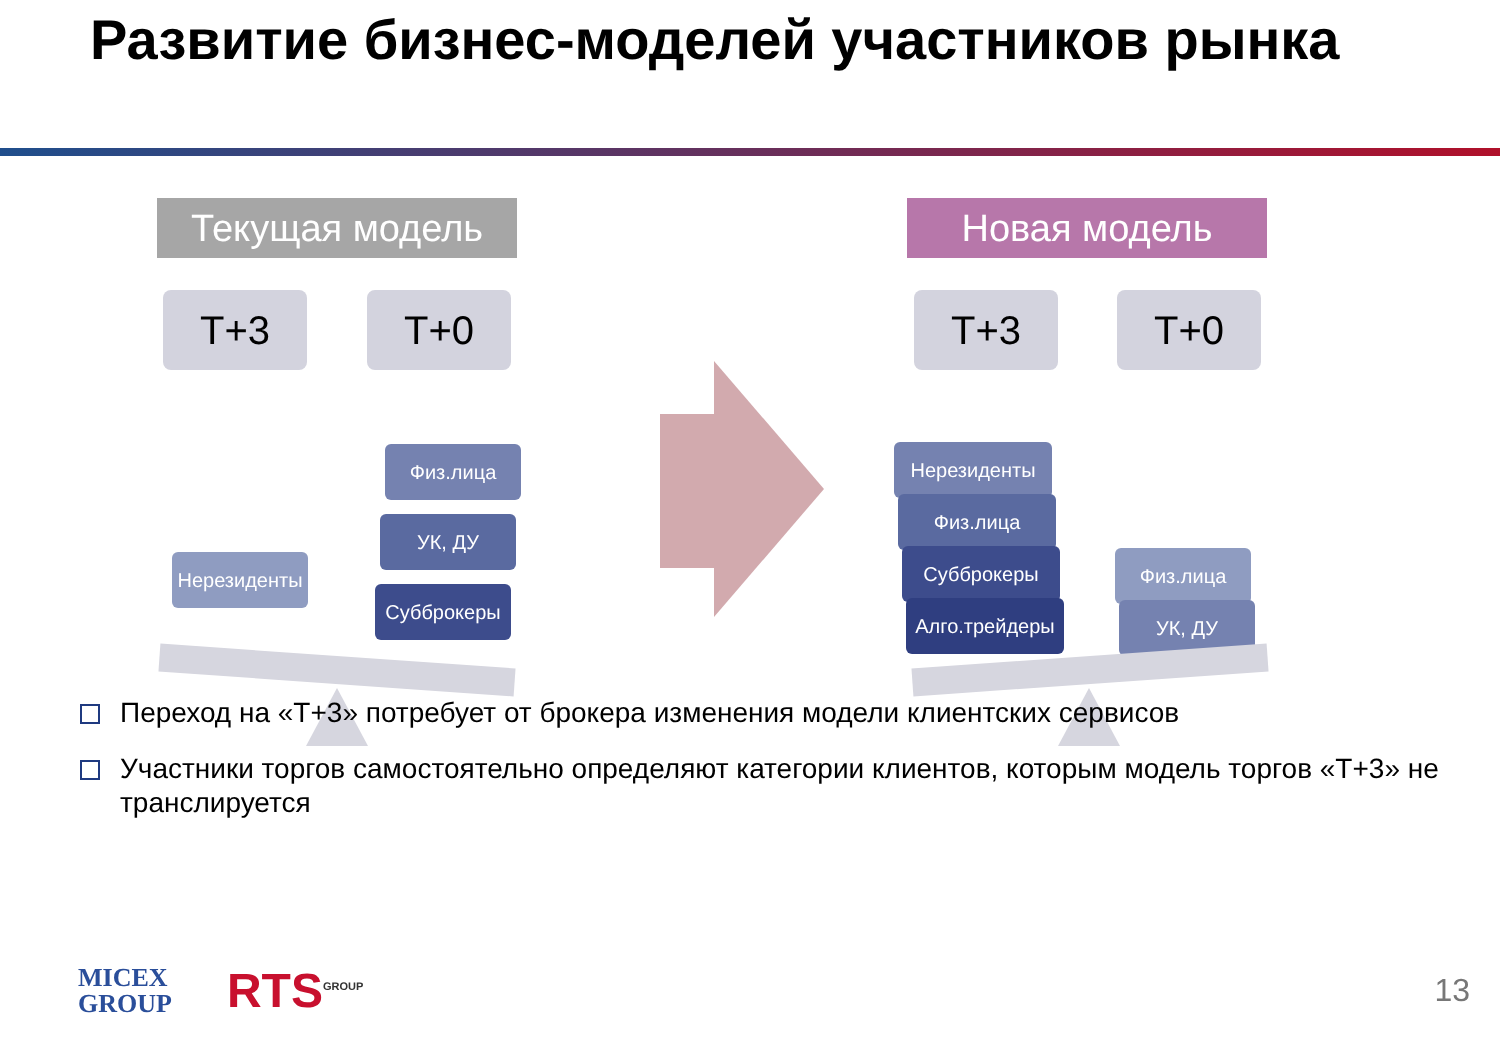Развитие бизнес-моделей участников рынка
Текущая модель Новая модель
T+3 T+0 T+3 T+0
Физ.лица
УК, ДУ
Субброкеры
Нерезиденты
Нерезиденты
Физ.лица
Субброкеры
Алго.трейдеры
Физ.лица
УК, ДУ
Переход на «Т+3» потребует от брокера изменения модели клиентских сервисов
Участники торгов самостоятельно определяют категории клиентов, которым модель торгов «Т+3» не транслируется
MICEX
GROUP
RTS<sup>GROUP</sup>
13